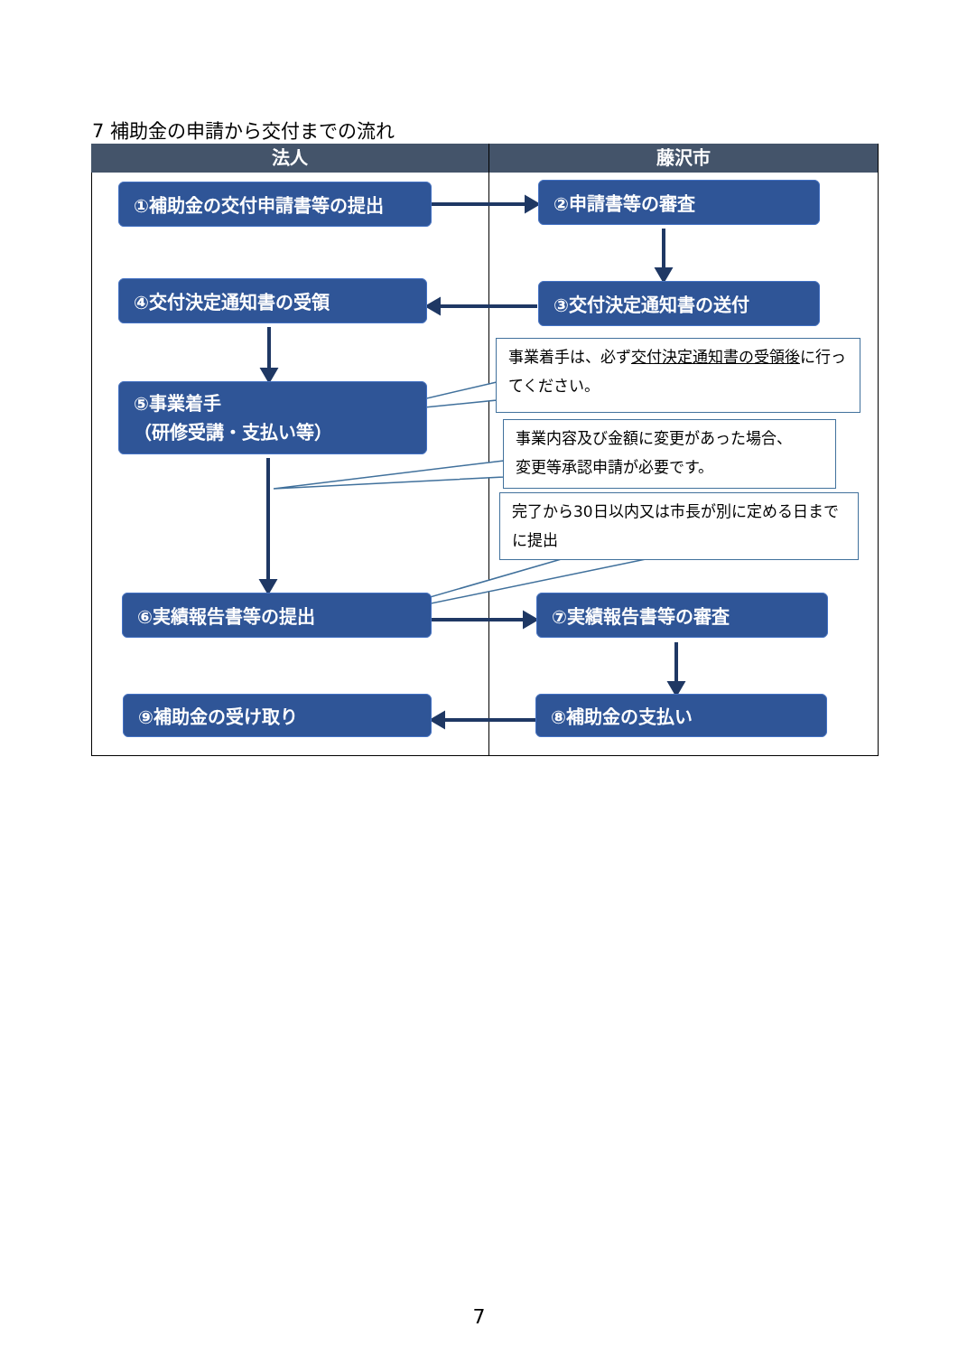7 補助金の申請から交付までの流れ
法人 藤沢市
①補助金の交付申請書等の提出 ②申請書等の審査
④交付決定通知書の受領 ③交付決定通知書の送付
事業着手は、必ず交付決定通知書の受領後に行ってください。
⑤事業着手
（研修受講・支払い等）
事業内容及び金額に変更があった場合、
変更等承認申請が必要です。
完了から30日以内又は市長が別に定める日までに提出
⑥実績報告書等の提出 ⑦実績報告書等の審査
⑨補助金の受け取り ⑧補助金の支払い
7